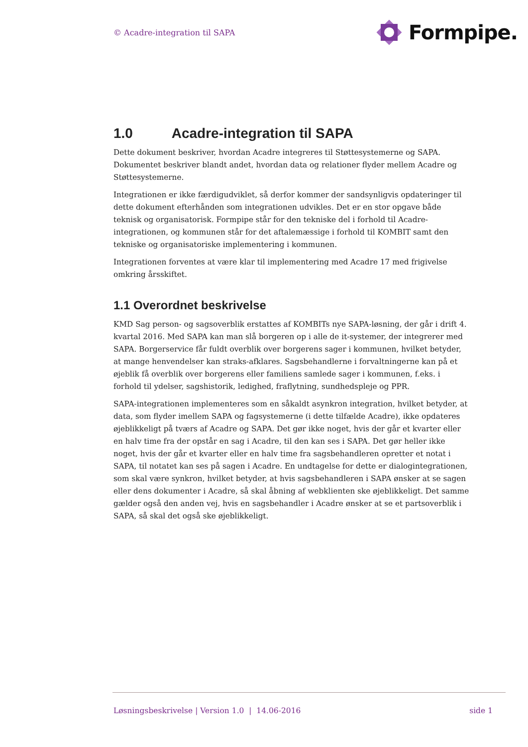© Acadre-integration til SAPA
Formpipe.
1.0 Acadre-integration til SAPA
Dette dokument beskriver, hvordan Acadre integreres til Støttesystemerne og SAPA. Dokumentet beskriver blandt andet, hvordan data og relationer flyder mellem Acadre og Støttesystemerne.
Integrationen er ikke færdigudviklet, så derfor kommer der sandsynligvis opdateringer til dette dokument efterhånden som integrationen udvikles. Det er en stor opgave både teknisk og organisatorisk. Formpipe står for den tekniske del i forhold til Acadre-integrationen, og kommunen står for det aftalemæssige i forhold til KOMBIT samt den tekniske og organisatoriske implementering i kommunen.
Integrationen forventes at være klar til implementering med Acadre 17 med frigivelse omkring årsskiftet.
1.1 Overordnet beskrivelse
KMD Sag person- og sagsoverblik erstattes af KOMBITs nye SAPA-løsning, der går i drift 4. kvartal 2016. Med SAPA kan man slå borgeren op i alle de it-systemer, der integrerer med SAPA. Borgerservice får fuldt overblik over borgerens sager i kommunen, hvilket betyder, at mange henvendelser kan straks-afklares. Sagsbehandlerne i forvaltningerne kan på et øjeblik få overblik over borgerens eller familiens samlede sager i kommunen, f.eks. i forhold til ydelser, sagshistorik, ledighed, fraflytning, sundhedspleje og PPR.
SAPA-integrationen implementeres som en såkaldt asynkron integration, hvilket betyder, at data, som flyder imellem SAPA og fagsystemerne (i dette tilfælde Acadre), ikke opdateres øjeblikkeligt på tværs af Acadre og SAPA. Det gør ikke noget, hvis der går et kvarter eller en halv time fra der opstår en sag i Acadre, til den kan ses i SAPA. Det gør heller ikke noget, hvis der går et kvarter eller en halv time fra sagsbehandleren opretter et notat i SAPA, til notatet kan ses på sagen i Acadre. En undtagelse for dette er dialogintegrationen, som skal være synkron, hvilket betyder, at hvis sagsbehandleren i SAPA ønsker at se sagen eller dens dokumenter i Acadre, så skal åbning af webklienten ske øjeblikkeligt. Det samme gælder også den anden vej, hvis en sagsbehandler i Acadre ønsker at se et partsoverblik i SAPA, så skal det også ske øjeblikkeligt.
Løsningsbeskrivelse | Version 1.0 | 14.06-2016 side 1